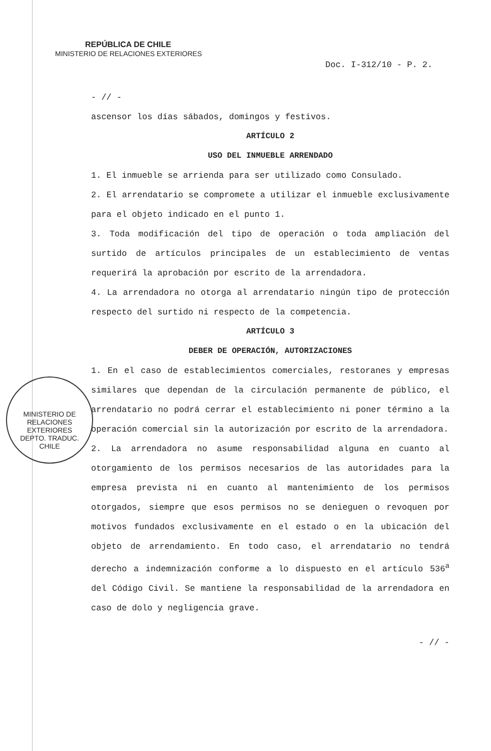REPÚBLICA DE CHILE
MINISTERIO DE RELACIONES EXTERIORES
Doc. I-312/10 - P. 2.
- // -
ascensor los días sábados, domingos y festivos.
ARTÍCULO 2
USO DEL INMUEBLE ARRENDADO
1. El inmueble se arrienda para ser utilizado como Consulado.
2. El arrendatario se compromete a utilizar el inmueble exclusivamente para el objeto indicado en el punto 1.
3. Toda modificación del tipo de operación o toda ampliación del surtido de artículos principales de un establecimiento de ventas requerirá la aprobación por escrito de la arrendadora.
4. La arrendadora no otorga al arrendatario ningún tipo de protección respecto del surtido ni respecto de la competencia.
ARTÍCULO 3
DEBER DE OPERACIÓN, AUTORIZACIONES
1. En el caso de establecimientos comerciales, restoranes y empresas similares que dependan de la circulación permanente de público, el arrendatario no podrá cerrar el establecimiento ni poner término a la operación comercial sin la autorización por escrito de la arrendadora.
2. La arrendadora no asume responsabilidad alguna en cuanto al otorgamiento de los permisos necesarios de las autoridades para la empresa prevista ni en cuanto al mantenimiento de los permisos otorgados, siempre que esos permisos no se denieguen o revoquen por motivos fundados exclusivamente en el estado o en la ubicación del objeto de arrendamiento. En todo caso, el arrendatario no tendrá derecho a indemnización conforme a lo dispuesto en el artículo 536<sup>a</sup> del Código Civil. Se mantiene la responsabilidad de la arrendadora en caso de dolo y negligencia grave.
- // -
MINISTERIO DE RELACIONES EXTERIORES
DEPTO. TRADUC.
CHILE